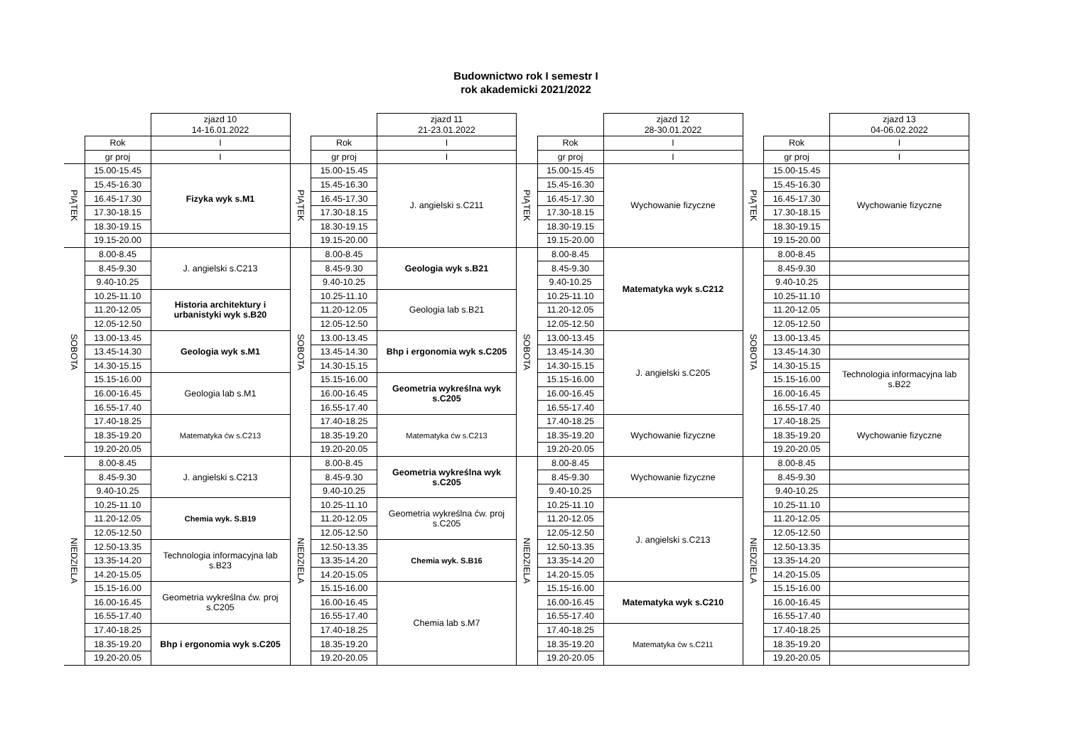Budownictwo rok I semestr I
rok akademicki 2021/2022
| | | zjazd 10 14-16.01.2022 |
| | Rok | I |
| | gr proj | I |
| PIĄTEK | 15.00-15.45 | Fizyka wyk s.M1 |
| | 15.45-16.30 | |
| | 16.45-17.30 | |
| | 17.30-18.15 | |
| | 18.30-19.15 | |
| | 19.15-20.00 | |
| SOBOTA | 8.00-8.45 | J. angielski s.C213 |
| | 8.45-9.30 | |
| | 9.40-10.25 | |
| | 10.25-11.10 | Historia architektury i urbanistyki wyk s.B20 |
| | 11.20-12.05 | |
| | 12.05-12.50 | |
| | 13.00-13.45 | Geologia wyk s.M1 |
| | 13.45-14.30 | |
| | 14.30-15.15 | |
| | 15.15-16.00 | Geologia lab s.M1 |
| | 16.00-16.45 | |
| | 16.55-17.40 | |
| | 17.40-18.25 | Matematyka ćw s.C213 |
| | 18.35-19.20 | |
| | 19.20-20.05 | |
| NIEDZIELA | 8.00-8.45 | J. angielski s.C213 |
| | 8.45-9.30 | |
| | 9.40-10.25 | |
| | 10.25-11.10 | Chemia wyk. S.B19 |
| | 11.20-12.05 | |
| | 12.05-12.50 | |
| | 12.50-13.35 | Technologia informacyjna lab s.B23 |
| | 13.35-14.20 | |
| | 14.20-15.05 | |
| | 15.15-16.00 | Geometria wykreślna ćw. proj s.C205 |
| | 16.00-16.45 | |
| | 16.55-17.40 | |
| | 17.40-18.25 | Bhp i ergonomia wyk s.C205 |
| | 18.35-19.20 | |
| | 19.20-20.05 | |
| | | zjazd 11 21-23.01.2022 |
| | Rok | I |
| | gr proj | I |
| PIĄTEK | 15.00-15.45 | J. angielski s.C211 |
| | 15.45-16.30 | |
| | 16.45-17.30 | |
| | 17.30-18.15 | |
| | 18.30-19.15 | |
| | 19.15-20.00 | |
| SOBOTA | 8.00-8.45 | Geologia wyk s.B21 |
| | 8.45-9.30 | |
| | 9.40-10.25 | |
| | 10.25-11.10 | Geologia lab s.B21 |
| | 11.20-12.05 | |
| | 12.05-12.50 | |
| | 13.00-13.45 | Bhp i ergonomia wyk s.C205 |
| | 13.45-14.30 | |
| | 14.30-15.15 | |
| | 15.15-16.00 | Geometria wykreślna wyk s.C205 |
| | 16.00-16.45 | |
| | 16.55-17.40 | |
| | 17.40-18.25 | Matematyka ćw s.C213 |
| | 18.35-19.20 | |
| | 19.20-20.05 | |
| NIEDZIELA | 8.00-8.45 | Geometria wykreślna wyk s.C205 |
| | 8.45-9.30 | |
| | 9.40-10.25 | |
| | 10.25-11.10 | Geometria wykreślna ćw. proj s.C205 |
| | 11.20-12.05 | |
| | 12.05-12.50 | |
| | 12.50-13.35 | Chemia wyk. S.B16 |
| | 13.35-14.20 | |
| | 14.20-15.05 | |
| | 15.15-16.00 | Chemia lab s.M7 |
| | 16.00-16.45 | |
| | 16.55-17.40 | |
| | 17.40-18.25 | |
| | 18.35-19.20 | |
| | 19.20-20.05 | |
| | | zjazd 12 28-30.01.2022 |
| | Rok | I |
| | gr proj | I |
| PIĄTEK | 15.00-15.45 | Wychowanie fizyczne |
| | 15.45-16.30 | |
| | 16.45-17.30 | |
| | 17.30-18.15 | |
| | 18.30-19.15 | |
| | 19.15-20.00 | |
| SOBOTA | 8.00-8.45 | Matematyka wyk s.C212 |
| | 8.45-9.30 | |
| | 9.40-10.25 | |
| | 10.25-11.10 | |
| | 11.20-12.05 | |
| | 12.05-12.50 | |
| | 13.00-13.45 | J. angielski s.C205 |
| | 13.45-14.30 | |
| | 14.30-15.15 | |
| | 15.15-16.00 | |
| | 16.00-16.45 | |
| | 16.55-17.40 | |
| | 17.40-18.25 | Wychowanie fizyczne |
| | 18.35-19.20 | |
| | 19.20-20.05 | |
| NIEDZIELA | 8.00-8.45 | Wychowanie fizyczne |
| | 8.45-9.30 | |
| | 9.40-10.25 | |
| | 10.25-11.10 | J. angielski s.C213 |
| | 11.20-12.05 | |
| | 12.05-12.50 | |
| | 12.50-13.35 | |
| | 13.35-14.20 | |
| | 14.20-15.05 | |
| | 15.15-16.00 | Matematyka wyk s.C210 |
| | 16.00-16.45 | |
| | 16.55-17.40 | |
| | 17.40-18.25 | Matematyka ćw s.C211 |
| | 18.35-19.20 | |
| | 19.20-20.05 | |
| | | zjazd 13 04-06.02.2022 |
| | Rok | I |
| | gr proj | I |
| PIĄTEK | 15.00-15.45 | Wychowanie fizyczne |
| | 15.45-16.30 | |
| | 16.45-17.30 | |
| | 17.30-18.15 | |
| | 18.30-19.15 | |
| | 19.15-20.00 | |
| SOBOTA | 8.00-8.45 | |
| | 8.45-9.30 | |
| | 9.40-10.25 | |
| | 10.25-11.10 | |
| | 11.20-12.05 | |
| | 12.05-12.50 | |
| | 13.00-13.45 | |
| | 13.45-14.30 | |
| | 14.30-15.15 | Technologia informacyjna lab s.B22 |
| | 15.15-16.00 | |
| | 16.00-16.45 | |
| | 16.55-17.40 | |
| | 17.40-18.25 | Wychowanie fizyczne |
| | 18.35-19.20 | |
| | 19.20-20.05 | |
| NIEDZIELA | 8.00-8.45 | |
| | 8.45-9.30 | |
| | 9.40-10.25 | |
| | 10.25-11.10 | |
| | 11.20-12.05 | |
| | 12.05-12.50 | |
| | 12.50-13.35 | |
| | 13.35-14.20 | |
| | 14.20-15.05 | |
| | 15.15-16.00 | |
| | 16.00-16.45 | |
| | 16.55-17.40 | |
| | 17.40-18.25 | |
| | 18.35-19.20 | |
| | 19.20-20.05 | |